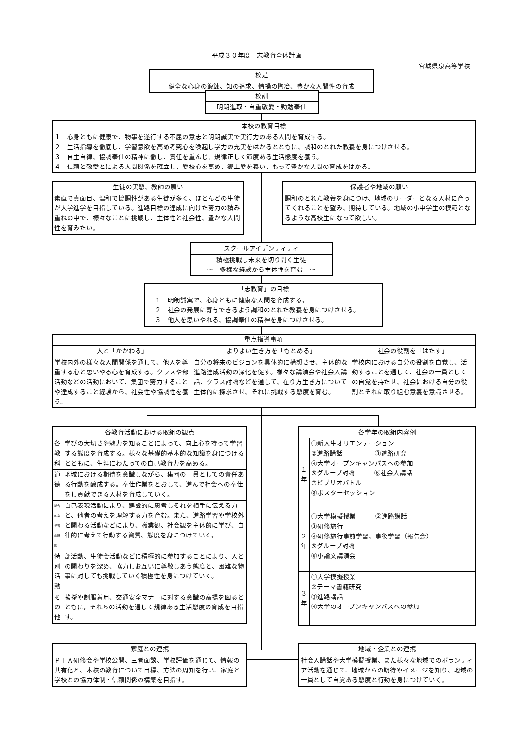平成３０年度　志教育全体計画
宮城県泉高等学校
| 校是 |
| 健全な心身の鍛錬、知の追求、情操の陶冶、豊かな人間性の育成 |
| 校訓 |
| 明朗進取・自重敬愛・勤勉奉仕 |
| 本校の教育目標 |
| １ 心身ともに健康で、物事を遂行する不屈の意志と明朗誠実で実行力のある人間を育成する。 ２ 生活指導を徹底し、学習意欲を高め考究心を喚起し学力の充実をはかるとともに、調和のとれた教養を身につけさせる。 ３ 自主自律、協調奉仕の精神に徹し、責任を重んじ、規律正しく節度ある生活態度を養う。 ４ 信頼と敬愛とによる人間関係を確立し、愛校心を高め、郷土愛を養い、もって豊かな人間の育成をはかる。 |
| 生徒の実態、教師の願い |
| 素直で真面目、温和で協調性がある生徒が多く、ほとんどの生徒が大学進学を目指している。進路目標の達成に向けた努力の積み重ねの中で、様々なことに挑戦し、主体性と社会性、豊かな人間性を育みたい。 |
| 保護者や地域の願い |
| 調和のとれた教養を身につけ、地域のリーダーとなる人材に育ってくれることを望み、期待している。地域の小中学生の模範となるような高校生になって欲しい。 |
| スクールアイデンティティ |
| 積極挑戦し未来を切り開く生徒 ～ 多様な経験から主体性を育む ～ |
| 「志教育」の目標 |
| １ 明朗誠実で、心身ともに健康な人間を育成する。 ２ 社会の発展に寄与できるよう調和のとれた教養を身につけさせる。 ３ 他人を思いやれる、協調奉仕の精神を身につけさせる。 |
| 重点指導事項 | | |
| 人と「かかわる」 | よりよい生き方を「もとめる」 | 社会の役割を「はたす」 |
| 学校内外の様々な人間関係を通して、他人を尊重する心と思いやる心を育成する。クラスや部活動などの活動において、集団で努力することや達成すること経験から、社会性や協調性を養う。 | 自分の将来のビジョンを具体的に構想させ、主体的な進路達成活動の深化を促す。様々な講演会や社会人講話、クラス討論などを通して、在り方生き方について主体的に探求させ、それに挑戦する態度を育む。 | 学校内における自分の役割を自覚し、活動することを通して、社会の一員としての自覚を持たせ、社会における自分の役割とそれに取り組む意義を意識させる。 |
| 各教育活動における取組の観点 | |
| 各教科 | 学びの大切さや魅力を知ることによって、向上心を持って学習する態度を育成する。様々な基礎的基本的な知識を身につけるとともに、生涯にわたっての自己教育力を高める。 |
| 道徳 | 地域における期待を意識しながら、集団の一員としての責任ある行動を醸成する。奉仕作業をとおして、進んで社会への奉仕をし貢献できる人材を育成していく。 |
| 総合的な学習の時間 | 自己表現活動により、建設的に思考しそれを相手に伝える力と、他者の考えを理解する力を育む。また、進路学習や学校外と関わる活動などにより、職業観、社会観を主体的に学び、自律的に考えて行動する資質、態度を身につけていく。 |
| 特別活動 | 部活動、生徒会活動などに積極的に参加することにより、人との関わりを深め、協力しお互いに尊敬しあう態度と、困難な物事に対しても挑戦していく積極性を身につけていく。 |
| その他 | 挨拶や制服着用、交通安全マナーに対する意識の高揚を図るとともに，それらの活動を通して規律ある生活態度の育成を目指す。 |
| 各学年の取組内容例 | |
| １年 | ①新入生オリエンテーション ②進路講話 ③進路研究 ④大学オープンキャンパスへの参加 ⑤グループ討論 ⑥社会人講話 ⑦ビブリオバトル ⑧ポスターセッション |
| ２年 | ①大学模擬授業 ②進路講話 ③研修旅行 ④研修旅行事前学習、事後学習（報告会） ⑤グループ討論 ⑥小論文講演会 |
| ３年 | ①大学模擬授業 ②テーマ書籍研究 ③進路講話 ④大学のオープンキャンパスへの参加 |
| 家庭との連携 |
| ＰＴＡ研修会や学校公開、三者面談、学校評価を通じて、情報の共有化と、本校の教育について目標、方法の周知を行い、家庭と学校との協力体制・信頼関係の構築を目指す。 |
| 地域・企業との連携 |
| 社会人講話や大学模擬授業、また様々な地域でのボランティア活動を通じて、地域からの期待やイメージを知り、地域の一員として自覚ある態度と行動を身につけていく。 |